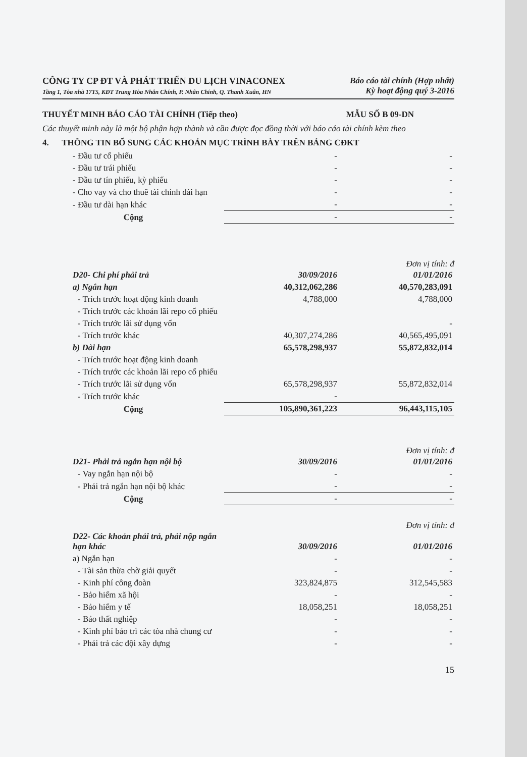CÔNG TY CP ĐT VÀ PHÁT TRIỂN DU LỊCH VINACONEX
Tầng 1, Tòa nhà 17T5, KĐT Trung Hòa Nhân Chính, P. Nhân Chính, Q. Thanh Xuân, HN
Báo cáo tài chính (Hợp nhất)
Kỳ hoạt động quý 3-2016
THUYẾT MINH BÁO CÁO TÀI CHÍNH (Tiếp theo) MẪU SỐ B 09-DN
Các thuyết minh này là một bộ phận hợp thành và cần được đọc đồng thời với báo cáo tài chính kèm theo
4. THÔNG TIN BỔ SUNG CÁC KHOẢN MỤC TRÌNH BÀY TRÊN BẢNG CĐKT
| - Đầu tư cổ phiếu | - | - |
| - Đầu tư trái phiếu | - | - |
| - Đầu tư tín phiếu, kỳ phiếu | - | - |
| - Cho vay và cho thuê tài chính dài hạn | - | - |
| - Đầu tư dài hạn khác | - | - |
| Cộng | - | - |
Đơn vị tính: đ
| D20- Chi phí phải trả | 30/09/2016 | 01/01/2016 |
| --- | --- | --- |
| a) Ngắn hạn | 40,312,062,286 | 40,570,283,091 |
| - Trích trước hoạt động kinh doanh | 4,788,000 | 4,788,000 |
| - Trích trước các khoản lãi repo cổ phiếu | | |
| - Trích trước lãi sử dụng vốn | | - |
| - Trích trước khác | 40,307,274,286 | 40,565,495,091 |
| b) Dài hạn | 65,578,298,937 | 55,872,832,014 |
| - Trích trước hoạt động kinh doanh | | |
| - Trích trước các khoản lãi repo cổ phiếu | | |
| - Trích trước lãi sử dụng vốn | 65,578,298,937 | 55,872,832,014 |
| - Trích trước khác | - | |
| Cộng | 105,890,361,223 | 96,443,115,105 |
Đơn vị tính: đ
| D21- Phải trả ngắn hạn nội bộ | 30/09/2016 | 01/01/2016 |
| --- | --- | --- |
| - Vay ngắn hạn nội bộ | - | - |
| - Phải trả ngắn hạn nội bộ khác | - | - |
| Cộng | - | - |
Đơn vị tính: đ
| D22- Các khoản phải trả, phải nộp ngắn hạn khác | 30/09/2016 | 01/01/2016 |
| --- | --- | --- |
| a) Ngắn hạn | - | - |
| - Tài sản thừa chờ giải quyết | - | - |
| - Kinh phí công đoàn | 323,824,875 | 312,545,583 |
| - Bảo hiểm xã hội | - | - |
| - Bảo hiểm y tế | 18,058,251 | 18,058,251 |
| - Bảo thất nghiệp | - | - |
| - Kinh phí bảo trì các tòa nhà chung cư | - | - |
| - Phải trả các đội xây dựng | - | - |
15